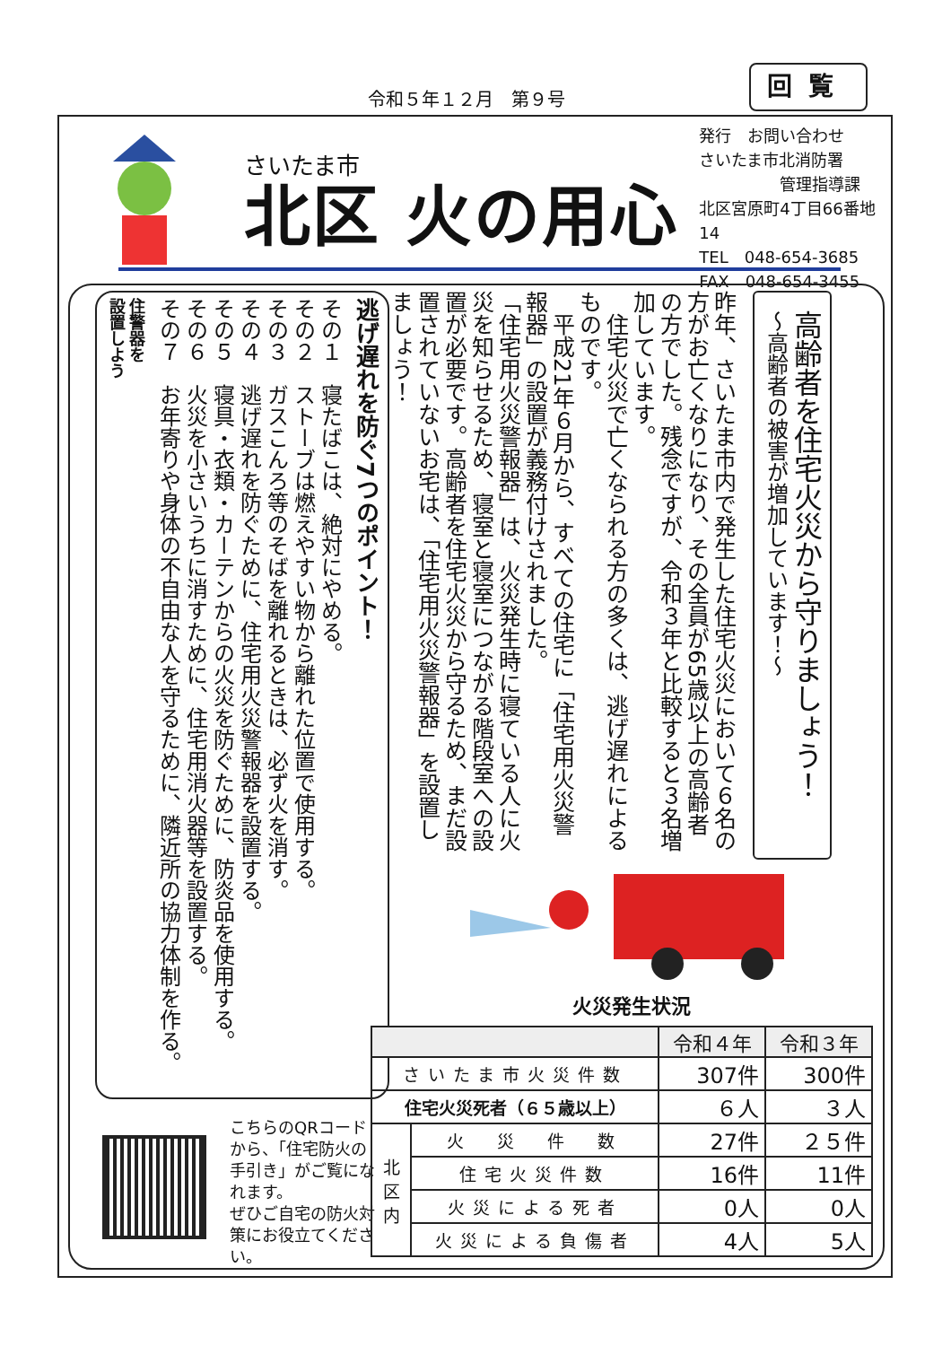令和５年１２月　第９号
回覧
さいたま市
北区 火の用心
発行　お問い合わせ
さいたま市北消防署
　　　　　管理指導課
北区宮原町4丁目66番地14
TEL　048-654-3685
FAX　048-654-3455
高齢者を住宅火災から守りましょう！
～高齢者の被害が増加しています！～
昨年、さいたま市内で発生した住宅火災において６名の方がお亡くなりになり、その全員が65歳以上の高齢者の方でした。残念ですが、令和３年と比較すると３名増加しています。
　住宅火災で亡くなられる方の多くは、逃げ遅れによるものです。
　平成21年６月から、すべての住宅に「住宅用火災警報器」の設置が義務付けされました。
「住宅用火災警報器」は、火災発生時に寝ている人に火災を知らせるため、寝室と寝室につながる階段室への設置が必要です。高齢者を住宅火災から守るため、まだ設置されていないお宅は、「住宅用火災警報器」を設置しましょう！
火災発生状況
| | | 令和４年 | 令和３年 |
| --- | --- | --- | --- |
| さいたま市火災件数 | | 307件 | 300件 |
| 住宅火災死者（６５歳以上） | | ６人 | ３人 |
| 北 区 内 | 火 災 件 数 | 27件 | ２５件 |
| | 住宅火災件数 | 16件 | 11件 |
| | 火災による死者 | 0人 | 0人 |
| | 火災による負傷者 | 4人 | 5人 |
逃げ遅れを防ぐ7つのポイント！
その１　寝たばこは、絶対にやめる。
その２　ストーブは燃えやすい物から離れた位置で使用する。
その３　ガスこんろ等のそばを離れるときは、必ず火を消す。
その４　逃げ遅れを防ぐために、住宅用火災警報器を設置する。
その５　寝具・衣類・カーテンからの火災を防ぐために、防炎品を使用する。
その６　火災を小さいうちに消すために、住宅用消火器等を設置する。
その７　お年寄りや身体の不自由な人を守るために、隣近所の協力体制を作る。
住警器を
設置しよう
こちらのQRコードから、「住宅防火の手引き」がご覧になれます。
ぜひご自宅の防火対策にお役立てください。